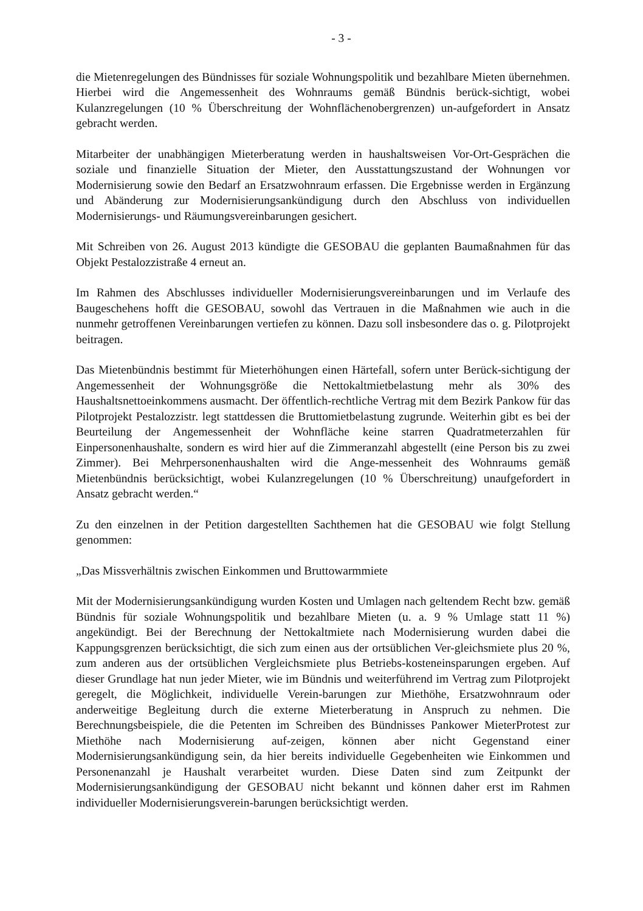- 3 -
die Mietenregelungen des Bündnisses für soziale Wohnungspolitik und bezahlbare Mieten übernehmen. Hierbei wird die Angemessenheit des Wohnraums gemäß Bündnis berück-sichtigt, wobei Kulanzregelungen (10 % Überschreitung der Wohnflächenobergrenzen) un-aufgefordert in Ansatz gebracht werden.
Mitarbeiter der unabhängigen Mieterberatung werden in haushaltsweisen Vor-Ort-Gesprächen die soziale und finanzielle Situation der Mieter, den Ausstattungszustand der Wohnungen vor Modernisierung sowie den Bedarf an Ersatzwohnraum erfassen. Die Ergebnisse werden in Ergänzung und Abänderung zur Modernisierungsankündigung durch den Abschluss von individuellen Modernisierungs- und Räumungsvereinbarungen gesichert.
Mit Schreiben von 26. August 2013 kündigte die GESOBAU die geplanten Baumaßnahmen für das Objekt Pestalozzistraße 4 erneut an.
Im Rahmen des Abschlusses individueller Modernisierungsvereinbarungen und im Verlaufe des Baugeschehens hofft die GESOBAU, sowohl das Vertrauen in die Maßnahmen wie auch in die nunmehr getroffenen Vereinbarungen vertiefen zu können. Dazu soll insbesondere das o. g. Pilotprojekt beitragen.
Das Mietenbündnis bestimmt für Mieterhöhungen einen Härtefall, sofern unter Berück-sichtigung der Angemessenheit der Wohnungsgröße die Nettokaltmietbelastung mehr als 30% des Haushaltsnettoeinkommens ausmacht. Der öffentlich-rechtliche Vertrag mit dem Bezirk Pankow für das Pilotprojekt Pestalozzistr. legt stattdessen die Bruttomietbelastung zugrunde. Weiterhin gibt es bei der Beurteilung der Angemessenheit der Wohnfläche keine starren Quadratmeterzahlen für Einpersonenhaushalte, sondern es wird hier auf die Zimmeranzahl abgestellt (eine Person bis zu zwei Zimmer). Bei Mehrpersonenhaushalten wird die Ange-messenheit des Wohnraums gemäß Mietenbündnis berücksichtigt, wobei Kulanzregelungen (10 % Überschreitung) unaufgefordert in Ansatz gebracht werden.“
Zu den einzelnen in der Petition dargestellten Sachthemen hat die GESOBAU wie folgt Stellung genommen:
„Das Missverhältnis zwischen Einkommen und Bruttowarmmiete
Mit der Modernisierungsankündigung wurden Kosten und Umlagen nach geltendem Recht bzw. gemäß Bündnis für soziale Wohnungspolitik und bezahlbare Mieten (u. a. 9 % Umlage statt 11 %) angekündigt. Bei der Berechnung der Nettokaltmiete nach Modernisierung wurden dabei die Kappungsgrenzen berücksichtigt, die sich zum einen aus der ortsüblichen Ver-gleichsmiete plus 20 %, zum anderen aus der ortsüblichen Vergleichsmiete plus Betriebs-kosteneinsparungen ergeben. Auf dieser Grundlage hat nun jeder Mieter, wie im Bündnis und weiterführend im Vertrag zum Pilotprojekt geregelt, die Möglichkeit, individuelle Verein-barungen zur Miethöhe, Ersatzwohnraum oder anderweitige Begleitung durch die externe Mieterberatung in Anspruch zu nehmen. Die Berechnungsbeispiele, die die Petenten im Schreiben des Bündnisses Pankower MieterProtest zur Miethöhe nach Modernisierung auf-zeigen, können aber nicht Gegenstand einer Modernisierungsankündigung sein, da hier bereits individuelle Gegebenheiten wie Einkommen und Personenanzahl je Haushalt verarbeitet wurden. Diese Daten sind zum Zeitpunkt der Modernisierungsankündigung der GESOBAU nicht bekannt und können daher erst im Rahmen individueller Modernisierungsverein-barungen berücksichtigt werden.